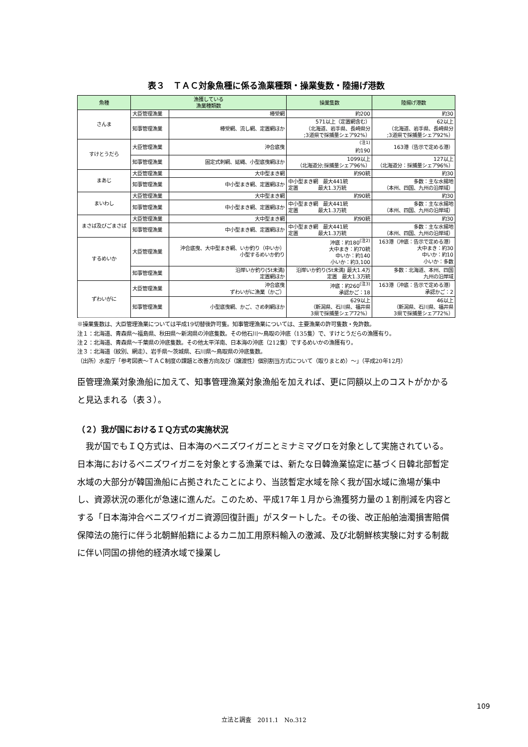表３　ＴＡＣ対象魚種に係る漁業種類・操業隻数・陸揚げ港数
| 魚種 | 漁獲している 漁業種類数 | | 操業隻数 | 陸揚げ港数 |
| --- | --- | --- | --- | --- |
| さんま | 大臣管理漁業 | 棒受網 | 約200 | 約30 |
| | 知事管理漁業 | 棒受網、流し網、定置網ほか | 571以上（定置網含む） （北海道、岩手県、長崎県分 ;3道県で採捕量シェア92%） | 62以上 （北海道、岩手県、長崎県分 ;3道県で採捕量シェア92%） |
| すけとうだら | 大臣管理漁業 | 沖合底曳 | <sup>(注1)</sup> 約190 | 163港（告示で定める港） |
| | 知事管理漁業 | 固定式刺網、延縄、小型底曳網ほか | 1099以上 （北海道分;採捕量シェア96%） | 127以上 （北海道分：採捕量シェア96%） |
| まあじ | 大臣管理漁業 | 大中型まき網 | 約90統 | 約30 |
| | 知事管理漁業 | 中小型まき網、定置網ほか | 中小型まき網 最大441統 定置 最大1.3万統 | 多数：主な水揚地 （本州、四国、九州の沿岸域） |
| まいわし | 大臣管理漁業 | 大中型まき網 | 約90統 | 約30 |
| | 知事管理漁業 | 中小型まき網、定置網ほか | 中小型まき網 最大441統 定置 最大1.3万統 | 多数：主な水揚地 （本州、四国、九州の沿岸域） |
| まさば及びごまさば | 大臣管理漁業 | 大中型まき網 | 約90統 | 約30 |
| | 知事管理漁業 | 中小型まき網、定置網ほか | 中小型まき網 最大441統 定置 最大1.3万統 | 多数：主な水揚地 （本州、四国、九州の沿岸域） |
| するめいか | 大臣管理漁業 | 沖合底曳、大中型まき網、いか釣り（中いか） 小型するめいか釣り | 沖底：約180<sup>(注2)</sup> 大中まき：約70統 中いか：約140 小いか：約3,100 | 163港（沖底：告示で定める港） 大中まき：約30 中いか：約10 小いか：多数 |
| | 知事管理漁業 | 沿岸いか釣り(5t未満) 定置網ほか | 沿岸いか釣り(5t未満) 最大1.4万 定置 最大1.3万統 | 多数：北海道、本州、四国 九州の沿岸域 |
| ずわいがに | 大臣管理漁業 | 沖合底曳 ずわいがに漁業（かご） | 沖底：約260<sup>(注3)</sup> 承認かご：18 | 163港（沖底：告示で定める港） 承認かご：2 |
| | 知事管理漁業 | 小型底曳網、かご、さめ刺網ほか | 629以上 （新潟県、石川県、福井県 3県で採捕量シェア72%） | 46以上 （新潟県、石川県、福井県 3県で採捕量シェア72%） |
※操業隻数は、大臣管理漁業については平成19切替後許可隻。知事管理漁業については、主要漁業の許可隻数・免許数。
注１：北海道、青森県～福島県、秋田県～新潟県の沖底隻数。その他石川～鳥取の沖底（135隻）で、すけとうだらの漁獲有り。
注２：北海道、青森県～千葉県の沖底隻数。その他太平洋南、日本海の沖底（212隻）でするめいかの漁獲有り。
注３：北海道（紋別、網走）、岩手県～茨城県、石川県～鳥取県の沖底隻数。
（出所）水産庁「参考図表～ＴＡＣ制度の課題と改善方向及び（譲渡性）個別割当方式について（取りまとめ）～」（平成20年12月）
臣管理漁業対象漁船に加えて、知事管理漁業対象漁船を加えれば、更に同額以上のコストがかかると見込まれる（表３）。
（２）我が国におけるＩＱ方式の実施状況
　我が国でもＩＱ方式は、日本海のベニズワイガニとミナミマグロを対象として実施されている。日本海におけるベニズワイガニを対象とする漁業では、新たな日韓漁業協定に基づく日韓北部暫定水域の大部分が韓国漁船に占拠されたことにより、当該暫定水域を除く我が国水域に漁場が集中し、資源状況の悪化が急速に進んだ。このため、平成17年１月から漁獲努力量の１割削減を内容とする「日本海沖合ベニズワイガニ資源回復計画」がスタートした。その後、改正船舶油濁損害賠償保障法の施行に伴う北朝鮮船籍によるカニ加工用原料輸入の激減、及び北朝鮮核実験に対する制裁に伴い同国の排他的経済水域で操業し
109
立法と調査　2011.1　No.312